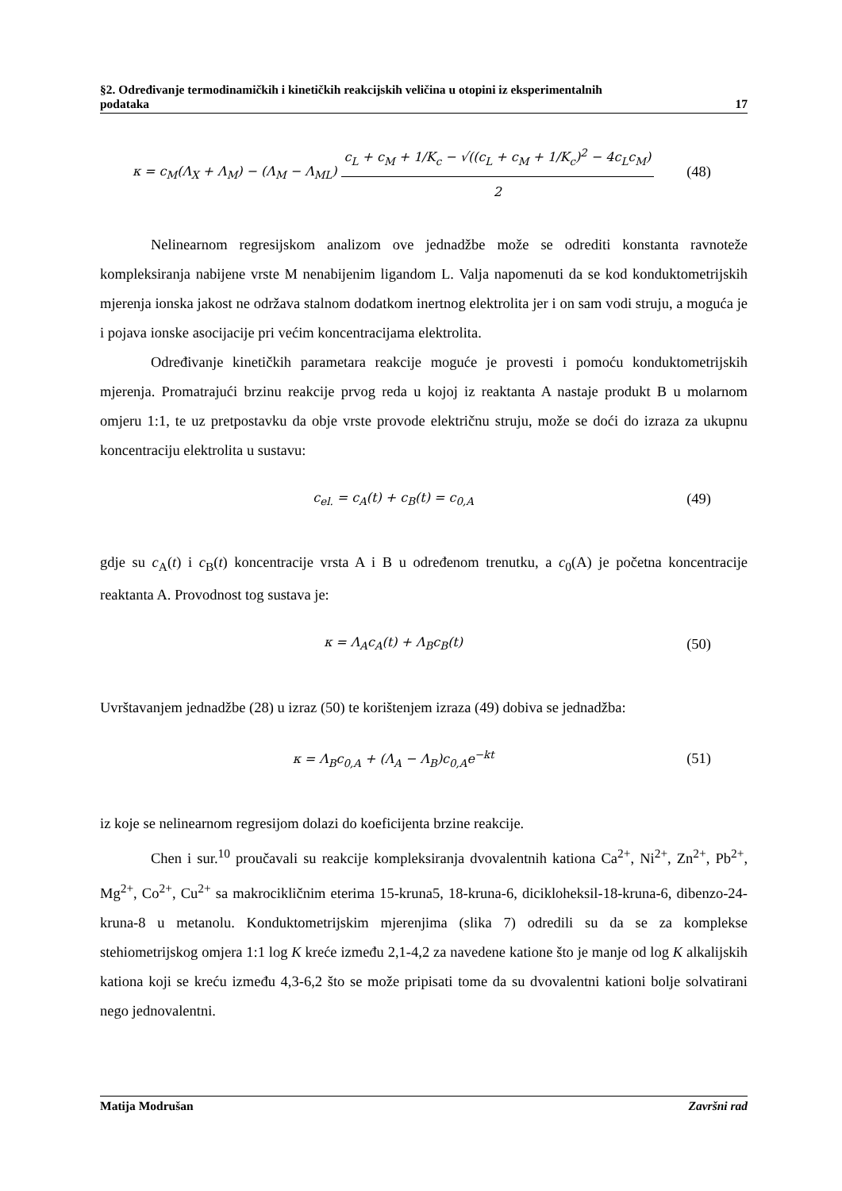§2. Određivanje termodinamičkih i kinetičkih reakcijskih veličina u otopini iz eksperimentalnih
podataka 17
κ = c<sub>M</sub>(Λ<sub>X</sub> + Λ<sub>M</sub>) − (Λ<sub>M</sub> − Λ<sub>ML</sub>) c<sub>L</sub> + c<sub>M</sub> + 1/K<sub>c</sub> − √((c<sub>L</sub> + c<sub>M</sub> + 1/K<sub>c</sub>)<sup>2</sup> − 4c<sub>L</sub>c<sub>M</sub>) 2 (48)
Nelinearnom regresijskom analizom ove jednadžbe može se odrediti konstanta ravnoteže kompleksiranja nabijene vrste M nenabijenim ligandom L. Valja napomenuti da se kod konduktometrijskih mjerenja ionska jakost ne održava stalnom dodatkom inertnog elektrolita jer i on sam vodi struju, a moguća je i pojava ionske asocijacije pri većim koncentracijama elektrolita.
Određivanje kinetičkih parametara reakcije moguće je provesti i pomoću konduktometrijskih mjerenja. Promatrajući brzinu reakcije prvog reda u kojoj iz reaktanta A nastaje produkt B u molarnom omjeru 1:1, te uz pretpostavku da obje vrste provode električnu struju, može se doći do izraza za ukupnu koncentraciju elektrolita u sustavu:
c<sub>el.</sub> = c<sub>A</sub>(t) + c<sub>B</sub>(t) = c<sub>0,A</sub> (49)
gdje su c<sub>A</sub>(t) i c<sub>B</sub>(t) koncentracije vrsta A i B u određenom trenutku, a c<sub>0</sub>(A) je početna koncentracije reaktanta A. Provodnost tog sustava je:
κ = Λ<sub>A</sub>c<sub>A</sub>(t) + Λ<sub>B</sub>c<sub>B</sub>(t) (50)
Uvrštavanjem jednadžbe (28) u izraz (50) te korištenjem izraza (49) dobiva se jednadžba:
κ = Λ<sub>B</sub>c<sub>0,A</sub> + (Λ<sub>A</sub> − Λ<sub>B</sub>)c<sub>0,A</sub>e<sup>−kt</sup> (51)
iz koje se nelinearnom regresijom dolazi do koeficijenta brzine reakcije.
Chen i sur.<sup>10</sup> proučavali su reakcije kompleksiranja dvovalentnih kationa Ca<sup>2+</sup>, Ni<sup>2+</sup>, Zn<sup>2+</sup>, Pb<sup>2+</sup>, Mg<sup>2+</sup>, Co<sup>2+</sup>, Cu<sup>2+</sup> sa makrocikličnim eterima 15-kruna5, 18-kruna-6, dicikloheksil-18-kruna-6, dibenzo-24-kruna-8 u metanolu. Konduktometrijskim mjerenjima (slika 7) odredili su da se za komplekse stehiometrijskog omjera 1:1 log K kreće između 2,1-4,2 za navedene katione što je manje od log K alkalijskih kationa koji se kreću između 4,3-6,2 što se može pripisati tome da su dvovalentni kationi bolje solvatirani nego jednovalentni.
Matija Modrušan Završni rad